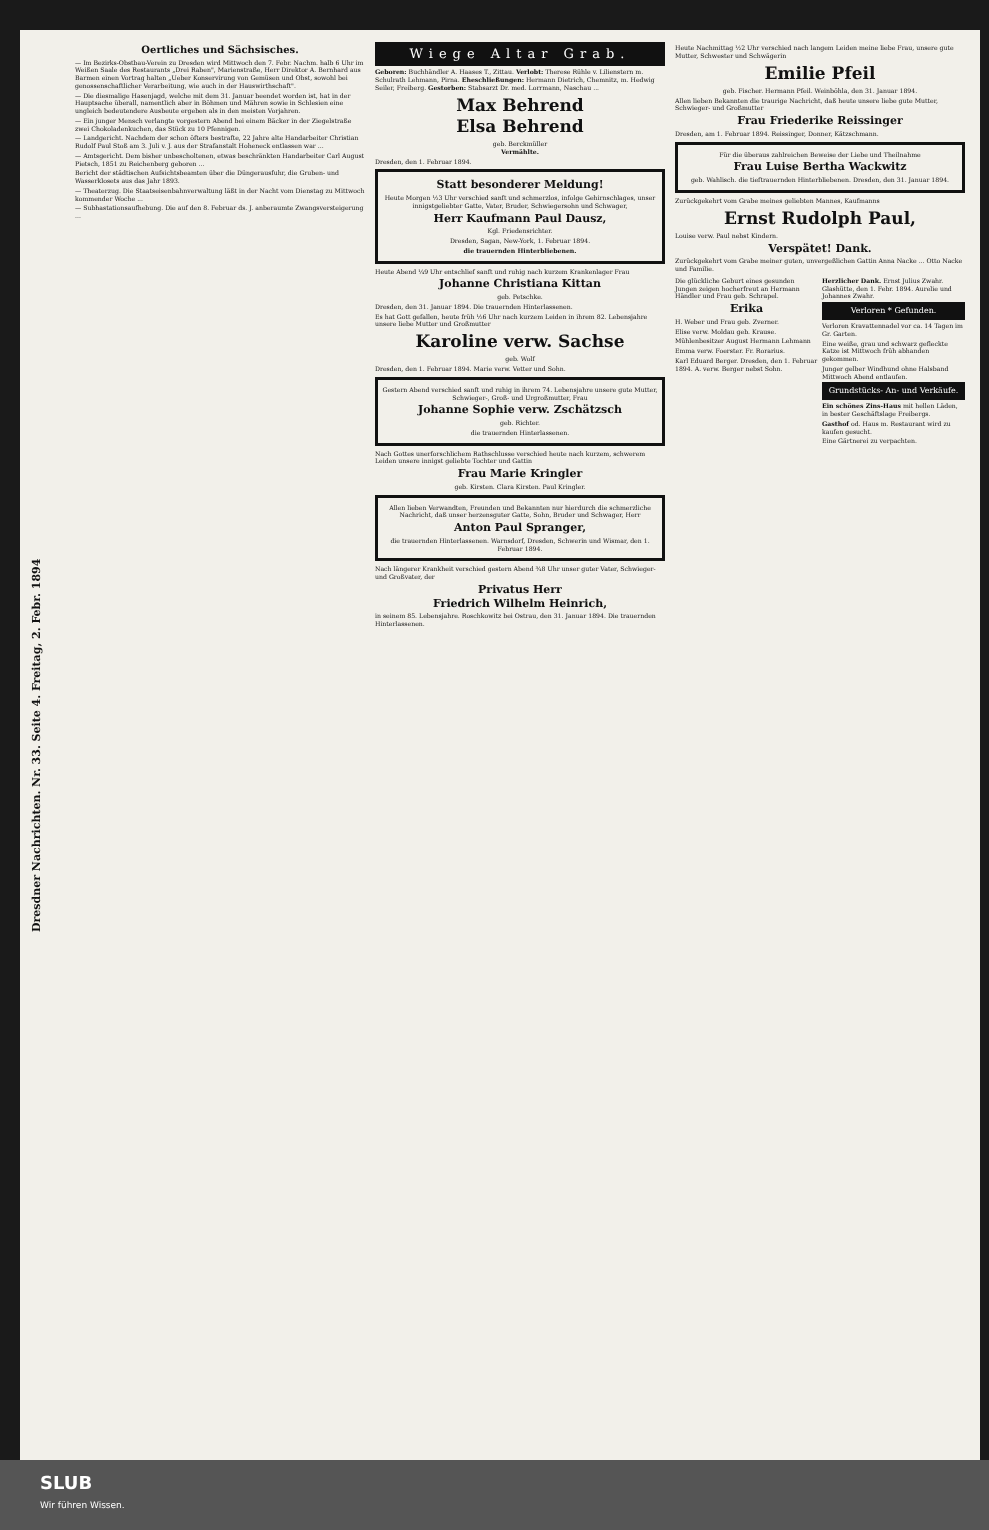Dresdner Nachrichten. Nr. 33. Seite 4. Freitag, 2. Febr. 1894
Oertliches und Sächsisches.
— Im Bezirks-Obstbau-Verein zu Dresden wird Mittwoch den 7. Febr. Nachm. halb 6 Uhr im Weißen Saale des Restaurants „Drei Raben", Marienstraße, Herr Direktor A. Bernhard aus Barmen einen Vortrag halten „Ueber Konservirung von Gemüsen und Obst, sowohl bei genossenschaftlicher Verarbeitung, wie auch in der Hauswirthschaft".
— Die diesmalige Hasenjagd, welche mit dem 31. Januar beendet worden ist, hat in der Hauptsache überall, namentlich aber in Böhmen und Mähren sowie in Schlesien eine ungleich bedeutendere Ausbeute ergeben als in den meisten Vorjahren.
— Ein junger Mensch verlangte vorgestern Abend bei einem Bäcker in der Ziegelstraße zwei Chokoladenkuchen, das Stück zu 10 Pfennigen.
— Landgericht. Nachdem der schon öfters bestrafte, 22 Jahre alte Handarbeiter Christian Rudolf Paul Stoß am 3. Juli v. J. aus der Strafanstalt Hoheneck entlassen war ...
— Amtsgericht. Dem bisher unbescholtenen, etwas beschränkten Handarbeiter Carl August Pietsch, 1851 zu Reichenberg geboren ...
Bericht der städtischen Aufsichtsbeamten über die Düngerausfuhr, die Gruben- und Wasserklosets aus das Jahr 1893.
— Theaterzug. Die Staatseisenbahnverwaltung läßt in der Nacht vom Dienstag zu Mittwoch kommender Woche ...
— Subhastationsaufhebung. Die auf den 8. Februar ds. J. anberaumte Zwangsversteigerung ...
Wiege Altar Grab.
Geboren: Buchhändler A. Haases T., Zittau. Verlobt: Therese Rühle v. Lilienstern m. Schulrath Lehmann, Pirna. Eheschließungen: Hermann Dietrich, Chemnitz, m. Hedwig Seiler, Freiberg. Gestorben: Stabsarzt Dr. med. Lorrmann, Naschau ...
Max Behrend
Elsa Behrend
geb. Berckmüller
Vermählte.
Dresden, den 1. Februar 1894.
Statt besonderer Meldung!
Heute Morgen ½3 Uhr verschied sanft und schmerzlos, infolge Gehirnschlages, unser innigstgeliebter Gatte, Vater, Bruder, Schwiegersohn und Schwager,
Herr Kaufmann Paul Dausz,
Kgl. Friedensrichter.
Dresden, Sagan, New-York, 1. Februar 1894.
die trauernden Hinterbliebenen.
Heute Abend ¼9 Uhr entschlief sanft und ruhig nach kurzem Krankenlager Frau
Johanne Christiana Kittan
geb. Petschke.
Dresden, den 31. Januar 1894. Die trauernden Hinterlassenen.
Es hat Gott gefallen, heute früh ½6 Uhr nach kurzem Leiden in ihrem 82. Lebensjahre unsere liebe Mutter und Großmutter
Karoline verw. Sachse
geb. Wolf
Dresden, den 1. Februar 1894. Marie verw. Vetter und Sohn.
Gestern Abend verschied sanft und ruhig in ihrem 74. Lebensjahre unsere gute Mutter, Schwieger-, Groß- und Urgroßmutter, Frau
Johanne Sophie verw. Zschätzsch
geb. Richter.
die trauernden Hinterlassenen.
Nach Gottes unerforschlichem Rathschlusse verschied heute nach kurzem, schwerem Leiden unsere innigst geliebte Tochter und Gattin
Frau Marie Kringler
geb. Kirsten. Clara Kirsten. Paul Kringler.
Allen lieben Verwandten, Freunden und Bekannten nur hierdurch die schmerzliche Nachricht, daß unser herzensguter Gatte, Sohn, Bruder und Schwager, Herr
Anton Paul Spranger,
die trauernden Hinterlassenen. Warnsdorf, Dresden, Schwerin und Wismar, den 1. Februar 1894.
Nach längerer Krankheit verschied gestern Abend ¾8 Uhr unser guter Vater, Schwieger- und Großvater, der
Privatus Herr
Friedrich Wilhelm Heinrich,
in seinem 85. Lebensjahre. Roschkowitz bei Ostrau, den 31. Januar 1894. Die trauernden Hinterlassenen.
Heute Nachmittag ½2 Uhr verschied nach langem Leiden meine liebe Frau, unsere gute Mutter, Schwester und Schwägerin
Emilie Pfeil
geb. Fischer. Hermann Pfeil. Weinböhla, den 31. Januar 1894.
Allen lieben Bekannten die traurige Nachricht, daß heute unsere liebe gute Mutter, Schwieger- und Großmutter
Frau Friederike Reissinger
Dresden, am 1. Februar 1894. Reissinger, Donner, Kätzschmann.
Für die überaus zahlreichen Beweise der Liebe und Theilnahme
Frau Luise Bertha Wackwitz
geb. Wahlisch. die tieftrauernden Hinterbliebenen. Dresden, den 31. Januar 1894.
Zurückgekehrt vom Grabe meines geliebten Mannes, Kaufmanns
Ernst Rudolph Paul,
Louise verw. Paul nebst Kindern.
Verspätet! Dank.
Zurückgekehrt vom Grabe meiner guten, unvergeßlichen Gattin Anna Nacke ... Otto Nacke und Familie.
Die glückliche Geburt eines gesunden Jungen zeigen hocherfreut an Hermann Händler und Frau geb. Schrapel.
Erika
H. Weber und Frau geb. Zverner.
Elise verw. Moldau geb. Krause.
Mühlenbesitzer August Hermann Lehmann
Emma verw. Foerster. Fr. Rorarius.
Karl Eduard Berger. Dresden, den 1. Februar 1894. A. verw. Berger nebst Sohn.
Herzlicher Dank. Ernst Julius Zwahr. Glashütte, den 1. Febr. 1894. Aurelie und Johannes Zwahr.
Verloren * Gefunden.
Verloren Kravattennadel vor ca. 14 Tagen im Gr. Garten.
Eine weiße, grau und schwarz gefleckte Katze ist Mittwoch früh abhanden gekommen.
Junger gelber Windhund ohne Halsband Mittwoch Abend entlaufen.
Grundstücks- An- und Verkäufe.
Ein schönes Zins-Haus mit hellen Läden, in bester Geschäftslage Freibergs.
Gasthof od. Haus m. Restaurant wird zu kaufen gesucht.
Eine Gärtnerei zu verpachten.
SLUB
Wir führen Wissen.